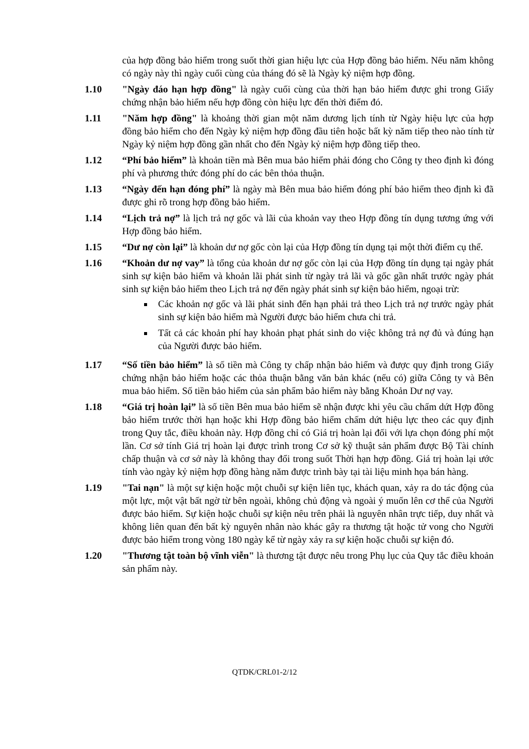của hợp đồng bảo hiểm trong suốt thời gian hiệu lực của Hợp đồng bảo hiểm. Nếu năm không có ngày này thì ngày cuối cùng của tháng đó sẽ là Ngày kỷ niệm hợp đồng.
1.10 "Ngày đáo hạn hợp đồng" là ngày cuối cùng của thời hạn bảo hiểm được ghi trong Giấy chứng nhận bảo hiểm nếu hợp đồng còn hiệu lực đến thời điểm đó.
1.11 "Năm hợp đồng" là khoảng thời gian một năm dương lịch tính từ Ngày hiệu lực của hợp đồng bảo hiểm cho đến Ngày kỷ niệm hợp đồng đầu tiên hoặc bất kỳ năm tiếp theo nào tính từ Ngày kỷ niệm hợp đồng gần nhất cho đến Ngày kỷ niệm hợp đồng tiếp theo.
1.12 “Phí bảo hiểm” là khoản tiền mà Bên mua bảo hiểm phải đóng cho Công ty theo định kì đóng phí và phương thức đóng phí do các bên thỏa thuận.
1.13 “Ngày đến hạn đóng phí” là ngày mà Bên mua bảo hiểm đóng phí bảo hiểm theo định kì đã được ghi rõ trong hợp đồng bảo hiểm.
1.14 “Lịch trả nợ” là lịch trả nợ gốc và lãi của khoản vay theo Hợp đồng tín dụng tương ứng với Hợp đồng bảo hiểm.
1.15 “Dư nợ còn lại” là khoản dư nợ gốc còn lại của Hợp đồng tín dụng tại một thời điểm cụ thể.
1.16 “Khoản dư nợ vay” là tổng của khoản dư nợ gốc còn lại của Hợp đồng tín dụng tại ngày phát sinh sự kiện bảo hiểm và khoản lãi phát sinh từ ngày trả lãi và gốc gần nhất trước ngày phát sinh sự kiện bảo hiểm theo Lịch trả nợ đến ngày phát sinh sự kiện bảo hiểm, ngoại trừ:
Các khoản nợ gốc và lãi phát sinh đến hạn phải trả theo Lịch trả nợ trước ngày phát sinh sự kiện bảo hiểm mà Người được bảo hiểm chưa chi trả.
Tất cả các khoản phí hay khoản phạt phát sinh do việc không trả nợ đủ và đúng hạn của Người được bảo hiểm.
1.17 “Số tiền bảo hiểm” là số tiền mà Công ty chấp nhận bảo hiểm và được quy định trong Giấy chứng nhận bảo hiểm hoặc các thỏa thuận bằng văn bản khác (nếu có) giữa Công ty và Bên mua bảo hiểm. Số tiền bảo hiểm của sản phẩm bảo hiểm này bằng Khoản Dư nợ vay.
1.18 “Giá trị hoàn lại” là số tiền Bên mua bảo hiểm sẽ nhận được khi yêu cầu chấm dứt Hợp đồng bảo hiểm trước thời hạn hoặc khi Hợp đồng bảo hiểm chấm dứt hiệu lực theo các quy định trong Quy tắc, điều khoản này. Hợp đồng chỉ có Giá trị hoàn lại đối với lựa chọn đóng phí một lần. Cơ sở tính Giá trị hoàn lại được trình trong Cơ sở kỹ thuật sản phẩm được Bộ Tài chính chấp thuận và cơ sở này là không thay đổi trong suốt Thời hạn hợp đồng. Giá trị hoàn lại ước tính vào ngày kỷ niệm hợp đồng hàng năm được trình bày tại tài liệu minh họa bán hàng.
1.19 "Tai nạn" là một sự kiện hoặc một chuỗi sự kiện liên tục, khách quan, xảy ra do tác động của một lực, một vật bất ngờ từ bên ngoài, không chủ động và ngoài ý muốn lên cơ thể của Người được bảo hiểm. Sự kiện hoặc chuỗi sự kiện nêu trên phải là nguyên nhân trực tiếp, duy nhất và không liên quan đến bất kỳ nguyên nhân nào khác gây ra thương tật hoặc tử vong cho Người được bảo hiểm trong vòng 180 ngày kể từ ngày xảy ra sự kiện hoặc chuỗi sự kiện đó.
1.20 "Thương tật toàn bộ vĩnh viễn" là thương tật được nêu trong Phụ lục của Quy tắc điều khoản sản phẩm này.
QTDK/CRL01-2/12